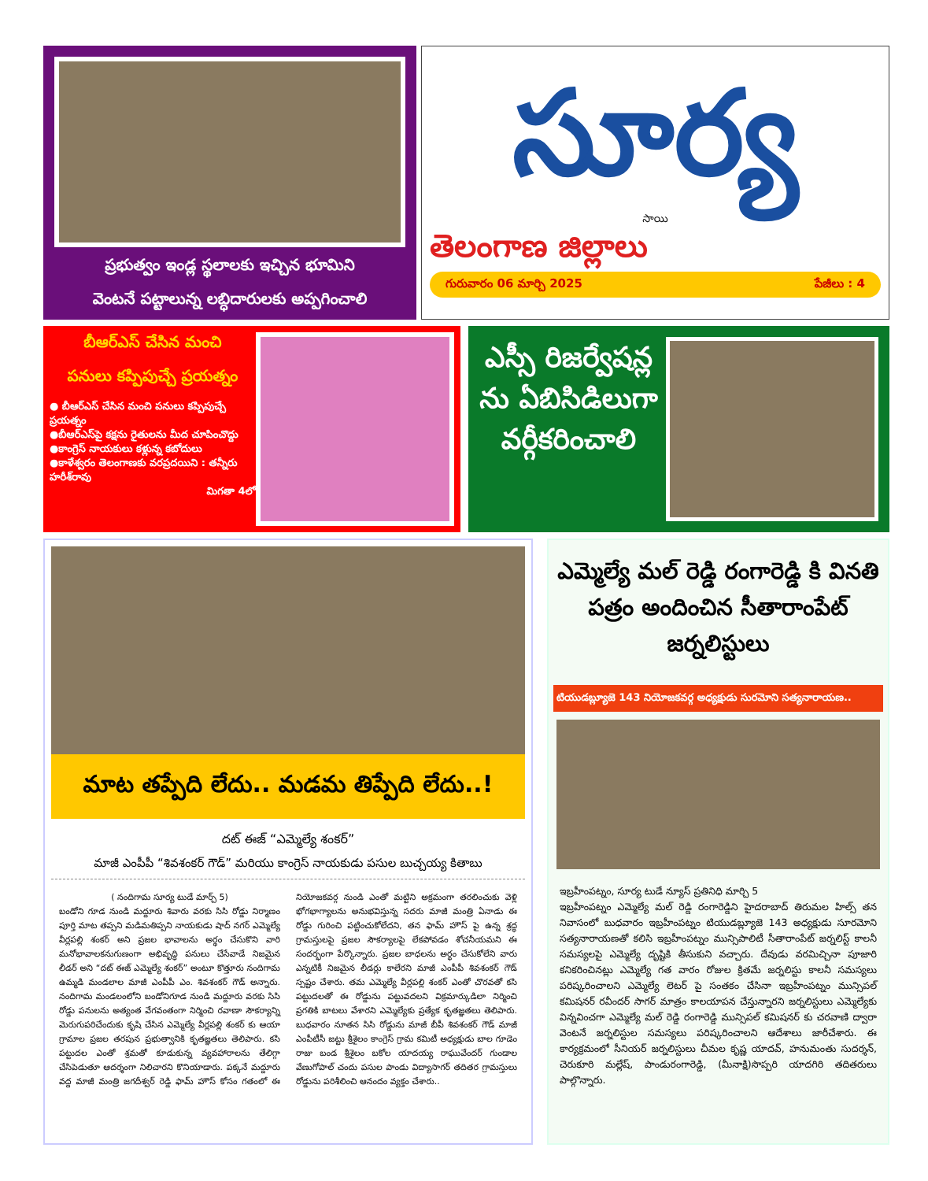ప్రభుత్వం ఇండ్ల స్థలాలకు ఇచ్చిన భూమిని
వెంటనే పట్టాలున్న లబ్ధిదారులకు అప్పగించాలి
సూర్య
సాయి
తెలంగాణ జిల్లాలు
గురువారం 06 మార్చి 2025 పేజీలు : 4
బీఆర్ఎస్ చేసిన మంచి
పనులు కప్పిపుచ్చే ప్రయత్నం
● బీఆర్ఎస్ చేసిన మంచి పనులు కప్పిపుచ్చే ప్రయత్నం
●బీఆర్ఎస్‌పై కక్షను రైతులను మీద చూపించొద్దు
●కాంగ్రెస్ నాయకులు కళ్లున్న కబోదులు
●కాళేశ్వరం తెలంగాణకు వరప్రదయిని : తన్నీరు హరీశ్‌రావు
మిగతా 4లో
ఎస్సీ రిజర్వేషన్ల ను ఏబిసిడిలుగా వర్గీకరించాలి
మాట తప్పేది లేదు.. మడమ తిప్పేది లేదు..!
దట్ ఈజ్ “ఎమ్మెల్యే శంకర్”
మాజీ ఎంపీపీ “శివశంకర్ గౌడ్” మరియు కాంగ్రెస్ నాయకుడు పసుల బుచ్చయ్య కితాబు
( నందిగామ సూర్య టుడే మార్చ్ 5)
బండోని గూడ నుండి మద్దూరు శివారు వరకు సిసి రోడ్డు నిర్మాణం పూర్తి మాట తప్పని మడిమతిప్పని నాయకుడు షాద్ నగర్ ఎమ్మెల్యే వీర్లపల్లి శంకర్ అని ప్రజల భావాలను అర్థం చేసుకొని వారి మనోభావాలకనుగుణంగా అభివృద్ధి పనులు చేసేవాడే నిజమైన లీడర్ అని “దట్ ఈజ్ ఎమ్మెల్యే శంకర్” అంటూ కొత్తూరు నందిగామ ఉమ్మడి మండలాల మాజీ ఎంపీపీ ఎం. శివశంకర్ గౌడ్ అన్నారు. నందిగామ మండలంలోని బండోనిగూడ నుండి మద్దూరు వరకు సిసి రోడ్డు పనులను అత్యంత వేగవంతంగా నిర్మించి రవాణా సౌకర్యాన్ని మెరుగుపరిచేందుకు కృషి చేసిన ఎమ్మెల్యే వీర్లపల్లి శంకర్ కు ఆయా గ్రామాల ప్రజల తరపున ప్రభుత్వానికి కృతజ్ఞతలు తెలిపారు. కసి పట్టుదల ఎంతో శ్రమతో కూడుకున్న వ్యవహారాలను తేలిగ్గా చేసిపెడుతూ ఆదర్శంగా నిలిచారని కొనియాడారు. పక్కనే మద్దూరు వద్ద మాజీ మంత్రి జగదీశ్వర్ రెడ్డి ఫామ్ హౌస్ కోసం గతంలో ఈ నియోజకవర్గ నుండి ఎంతో మట్టిని అక్రమంగా తరలించుకు వెళ్లి భోగభాగ్యాలను అనుభవిస్తున్న సదరు మాజీ మంత్రి ఏనాడు ఈ రోడ్డు గురించి పట్టించుకోలేదని, తన ఫామ్ హౌస్ పై ఉన్న శ్రద్ధ గ్రామస్తులపై ప్రజల సౌకర్యాలపై లేకపోవడం శోచనీయమని ఈ సందర్భంగా పేర్కొన్నారు. ప్రజల బాధలను అర్థం చేసుకోలేని వారు ఎన్నటికీ నిజమైన లీడర్లు కాలేరని మాజీ ఎంపీపీ శివశంకర్ గౌడ్ స్పష్టం చేశారు. తమ ఎమ్మెల్యే వీర్లపల్లి శంకర్ ఎంతో చొరవతో కసి పట్టుదలతో ఈ రోడ్డును పట్టువదలని విక్రమార్కుడిలా నిర్మించి ప్రగతికి బాటలు వేశారని ఎమ్మెల్యేకు ప్రత్యేక కృతజ్ఞతలు తెలిపారు. బుధవారం నూతన సిసి రోడ్డును మాజీ బీపీ శివశంకర్ గౌడ్ మాజీ ఎంపీటీసీ జట్టు శ్రీశైలం కాంగ్రెస్ గ్రామ కమిటీ అధ్యక్షుడు బాల గూడెం రాజు బండ శ్రీశైలం బకోల యాదయ్య రాఘువేందర్ గుండాల వేణుగోపాల్ చందు పసుల పాండు విద్యాసాగర్ తదితర గ్రామస్తులు రోడ్డును పరిశీలించి ఆనందం వ్యక్తం చేశారు..
ఎమ్మెల్యే మల్ రెడ్డి రంగారెడ్డి కి వినతి పత్రం అందించిన సీతారాంపేట్ జర్నలిస్టులు
టియుడబ్ల్యూజె 143 నియోజకవర్గ అధ్యక్షుడు సురమోని సత్యనారాయణ..
ఇబ్రహీంపట్నం, సూర్య టుడే న్యూస్ ప్రతినిధి మార్చి 5
ఇబ్రహీంపట్నం ఎమ్మెల్యే మల్ రెడ్డి రంగారెడ్డిని హైదరాబాద్ తిరుమల హిల్స్ తన నివాసంలో బుధవారం ఇబ్రహీంపట్నం టియుడబ్ల్యూజె 143 అధ్యక్షుడు సూరమోని సత్యనారాయణతో కలిసి ఇబ్రహీంపట్నం మున్సిపాలిటీ సీతారాంపేట్ జర్నలిస్ట్ కాలనీ సమస్యలపై ఎమ్మెల్యే దృష్టికి తీసుకుని వచ్చారు. దేవుడు వరమిచ్చినా పూజారి కనికరించినట్లు ఎమ్మెల్యే గత వారం రోజుల క్రితమే జర్నలిస్టు కాలనీ సమస్యలు పరిష్కరించాలని ఎమ్మెల్యే లెటర్ పై సంతకం చేసినా ఇబ్రహీంపట్నం మున్సిపల్ కమిషనర్ రవీందర్ సాగర్ మాత్రం కాలయాపన చేస్తున్నారని జర్నలిస్టులు ఎమ్మెల్యేకు విన్నవించగా ఎమ్మెల్యే మల్ రెడ్డి రంగారెడ్డి మున్సిపల్ కమిషనర్ కు చరవాణి ద్వారా వెంటనే జర్నలిస్టుల సమస్యలు పరిష్కరించాలని ఆదేశాలు జారీచేశారు. ఈ కార్యక్రమంలో సీనియర్ జర్నలిస్టులు చీమల కృష్ణ యాదవ్, హనుమంతు సుదర్శన్, చెరుకూరి మల్లేష్, పాండురంగారెడ్డి, (మీనాక్షి)సొప్పరి యాదగిరి తదితరులు పాల్గొన్నారు.